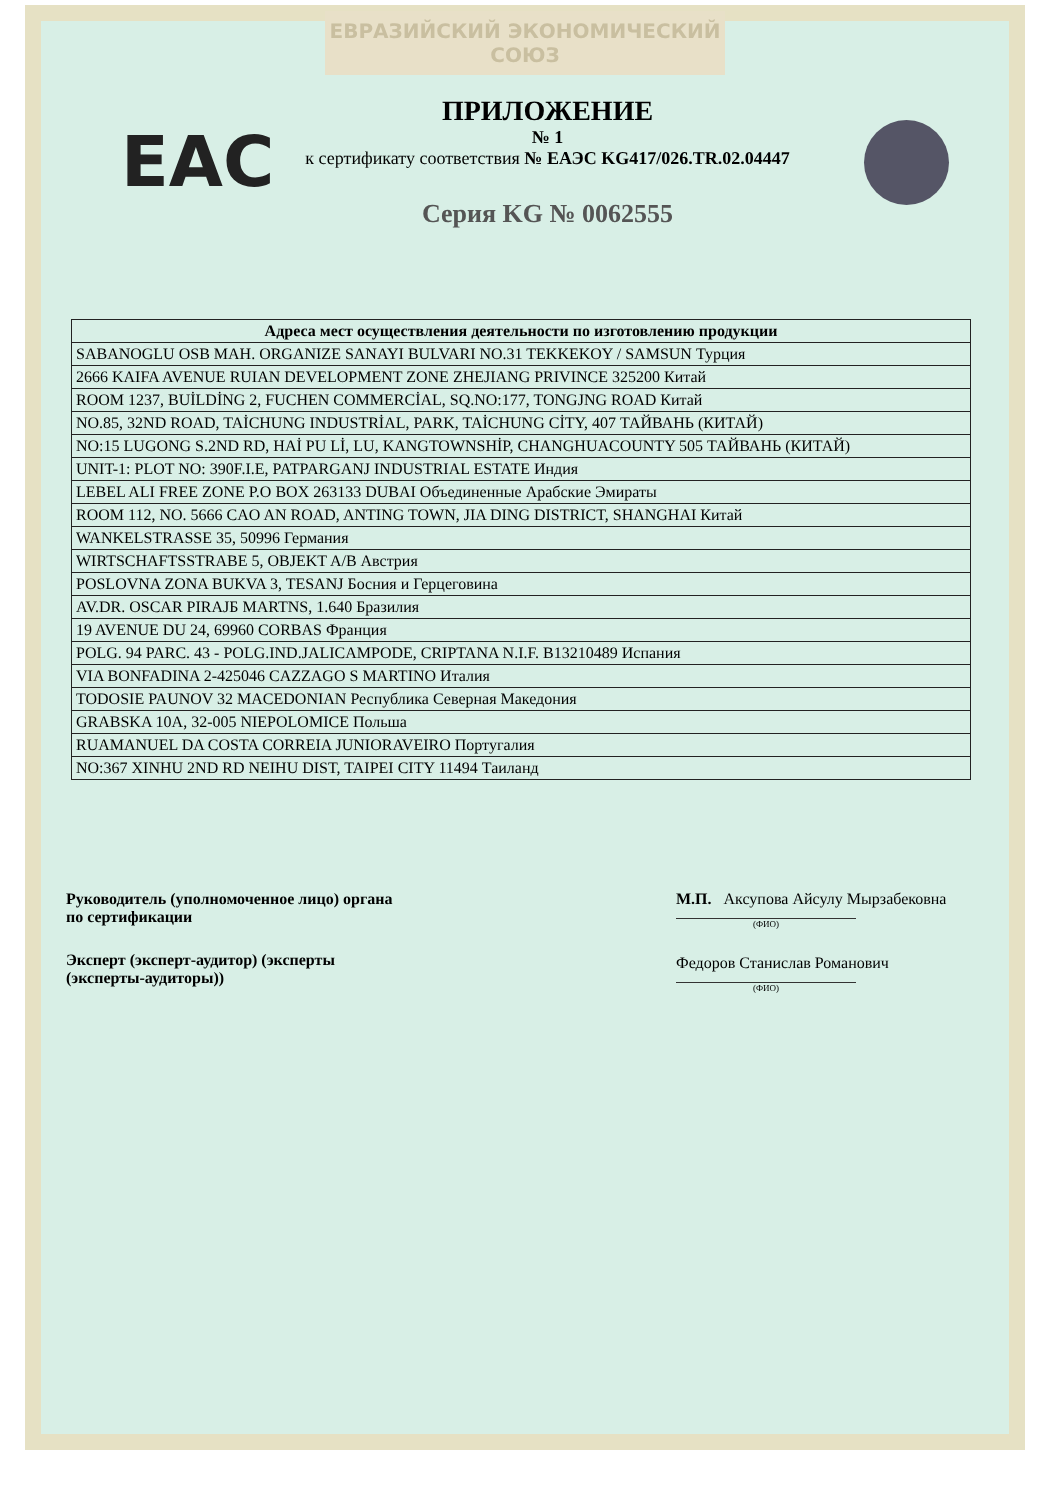ЕВРАЗИЙСКИЙ ЭКОНОМИЧЕСКИЙ СОЮЗ
EAC
ПРИЛОЖЕНИЕ
№ 1
к сертификату соответствия № ЕАЭС KG417/026.TR.02.04447
Серия KG № 0062555
| Адреса мест осуществления деятельности по изготовлению продукции |
| --- |
| SABANOGLU OSB MAH. ORGANIZE SANAYI BULVARI NO.31 TEKKEKOY / SAMSUN Турция |
| 2666 KAIFA AVENUE RUIAN DEVELOPMENT ZONE ZHEJIANG PRIVINCE 325200 Китай |
| ROOM 1237, BUİLDİNG 2, FUCHEN COMMERCİAL, SQ.NO:177, TONGJNG ROAD Китай |
| NO.85, 32ND ROAD, TAİCHUNG INDUSTRİAL, PARK, TAİCHUNG CİTY, 407 ТАЙВАНЬ (КИТАЙ) |
| NO:15 LUGONG S.2ND RD, HAİ PU Lİ, LU, KANGTOWNSHİP, CHANGHUACOUNTY 505 ТАЙВАНЬ (КИТАЙ) |
| UNIT-1: PLOT NO: 390F.I.E, PATPARGANJ INDUSTRIAL ESTATE Индия |
| LEBEL ALI FREE ZONE P.O BOX 263133 DUBAI Объединенные Арабские Эмираты |
| ROOM 112, NO. 5666 CAO AN ROAD, ANTING TOWN, JIA DING DISTRICT, SHANGHAI Китай |
| WANKELSTRASSE 35, 50996 Германия |
| WIRTSCHAFTSSTRABE 5, OBJEKT A/B Австрия |
| POSLOVNA ZONA BUKVA 3, TESANJ Босния и Герцеговина |
| AV.DR. OSCAR PIRAJБ MARTNS, 1.640 Бразилия |
| 19 AVENUE DU 24, 69960 CORBAS Франция |
| POLG. 94 PARC. 43 - POLG.IND.JALICAMPODE, CRIPTANA N.I.F. B13210489 Испания |
| VIA BONFADINA 2-425046 CAZZAGO S MARTINO Италия |
| TODOSIE PAUNOV 32 MACEDONIAN Республика Северная Македония |
| GRABSKA 10A, 32-005 NIEPOLOMICE Польша |
| RUAMANUEL DA COSTA CORREIA JUNIORAVEIRO Португалия |
| NO:367 XINHU 2ND RD NEIHU DIST, TAIPEI CITY 11494 Таиланд |
Руководитель (уполномоченное лицо) органа по сертификации
Эксперт (эксперт-аудитор) (эксперты (эксперты-аудиторы))
М.П. Аксупова Айсулу Мырзабековна
(ФИО)
Федоров Станислав Романович
(ФИО)